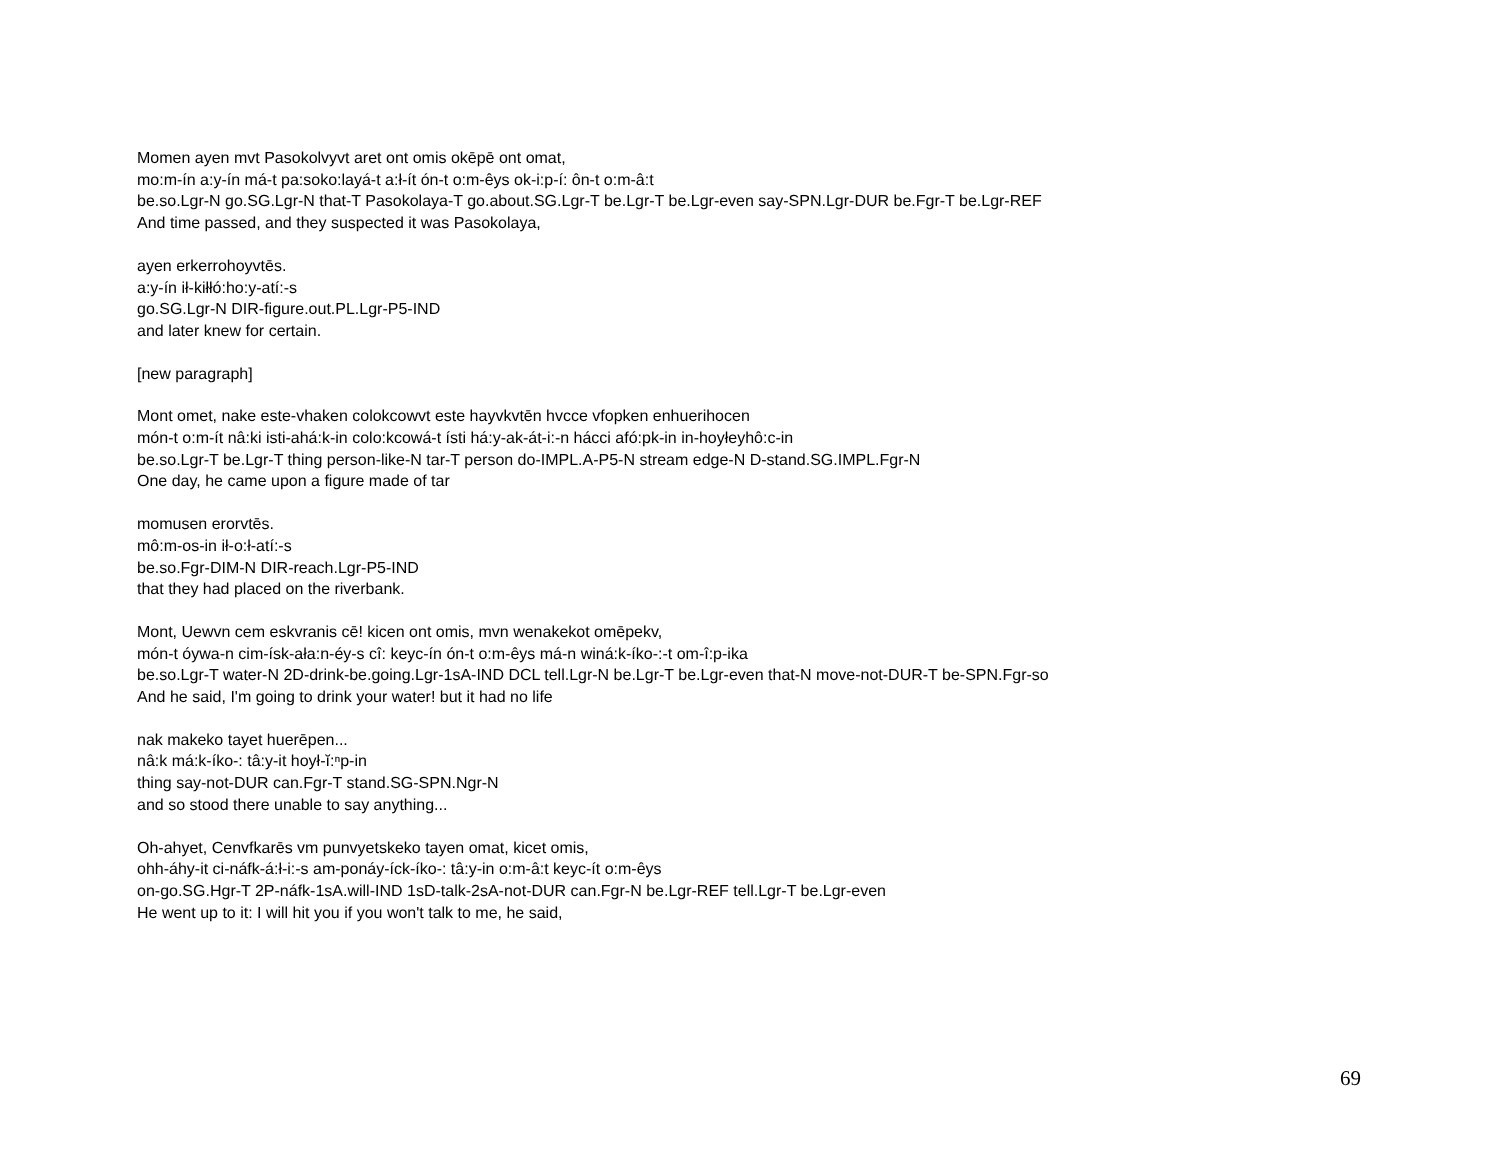Momen ayen mvt Pasokolvyvt aret ont omis okēpē ont omat,
mo:m-ín a:y-ín má-t pa:soko:layá-t a:ł-ít ón-t o:m-êys ok-i:p-í: ôn-t o:m-â:t
be.so.Lgr-N go.SG.Lgr-N that-T Pasokolaya-T go.about.SG.Lgr-T be.Lgr-T be.Lgr-even say-SPN.Lgr-DUR be.Fgr-T be.Lgr-REF
And time passed, and they suspected it was Pasokolaya,
ayen erkerrohoyvtēs.
a:y-ín ił-kiłłó:ho:y-atí:-s
go.SG.Lgr-N DIR-figure.out.PL.Lgr-P5-IND
and later knew for certain.
[new paragraph]
Mont omet, nake este-vhaken colokcowvt este hayvkvtēn hvcce vfopken enhuerihocen
món-t o:m-ít nâ:ki isti-ahá:k-in colo:kcowá-t ísti há:y-ak-át-i:-n hácci afó:pk-in in-hoyłeyhô:c-in
be.so.Lgr-T be.Lgr-T thing person-like-N tar-T person do-IMPL.A-P5-N stream edge-N D-stand.SG.IMPL.Fgr-N
One day, he came upon a figure made of tar
momusen erorvtēs.
mô:m-os-in ił-o:ł-atí:-s
be.so.Fgr-DIM-N DIR-reach.Lgr-P5-IND
that they had placed on the riverbank.
Mont, Uewvn cem eskvranis cē! kicen ont omis, mvn wenakekot omēpekv,
món-t óywa-n cim-ísk-ała:n-éy-s cî: keyc-ín ón-t o:m-êys má-n winá:k-íko-:-t om-î:p-ika
be.so.Lgr-T water-N 2D-drink-be.going.Lgr-1sA-IND DCL tell.Lgr-N be.Lgr-T be.Lgr-even that-N move-not-DUR-T be-SPN.Fgr-so
And he said, I'm going to drink your water! but it had no life
nak makeko tayet huerēpen...
nâ:k má:k-íko-: tâ:y-it hoył-ĭ:ⁿp-in
thing say-not-DUR can.Fgr-T stand.SG-SPN.Ngr-N
and so stood there unable to say anything...
Oh-ahyet, Cenvfkarēs vm punvyetskeko tayen omat, kicet omis,
ohh-áhy-it ci-náfk-á:ł-i:-s am-ponáy-íck-íko-: tâ:y-in o:m-â:t keyc-ít o:m-êys
on-go.SG.Hgr-T 2P-náfk-1sA.will-IND 1sD-talk-2sA-not-DUR can.Fgr-N be.Lgr-REF tell.Lgr-T be.Lgr-even
He went up to it: I will hit you if you won't talk to me, he said,
69